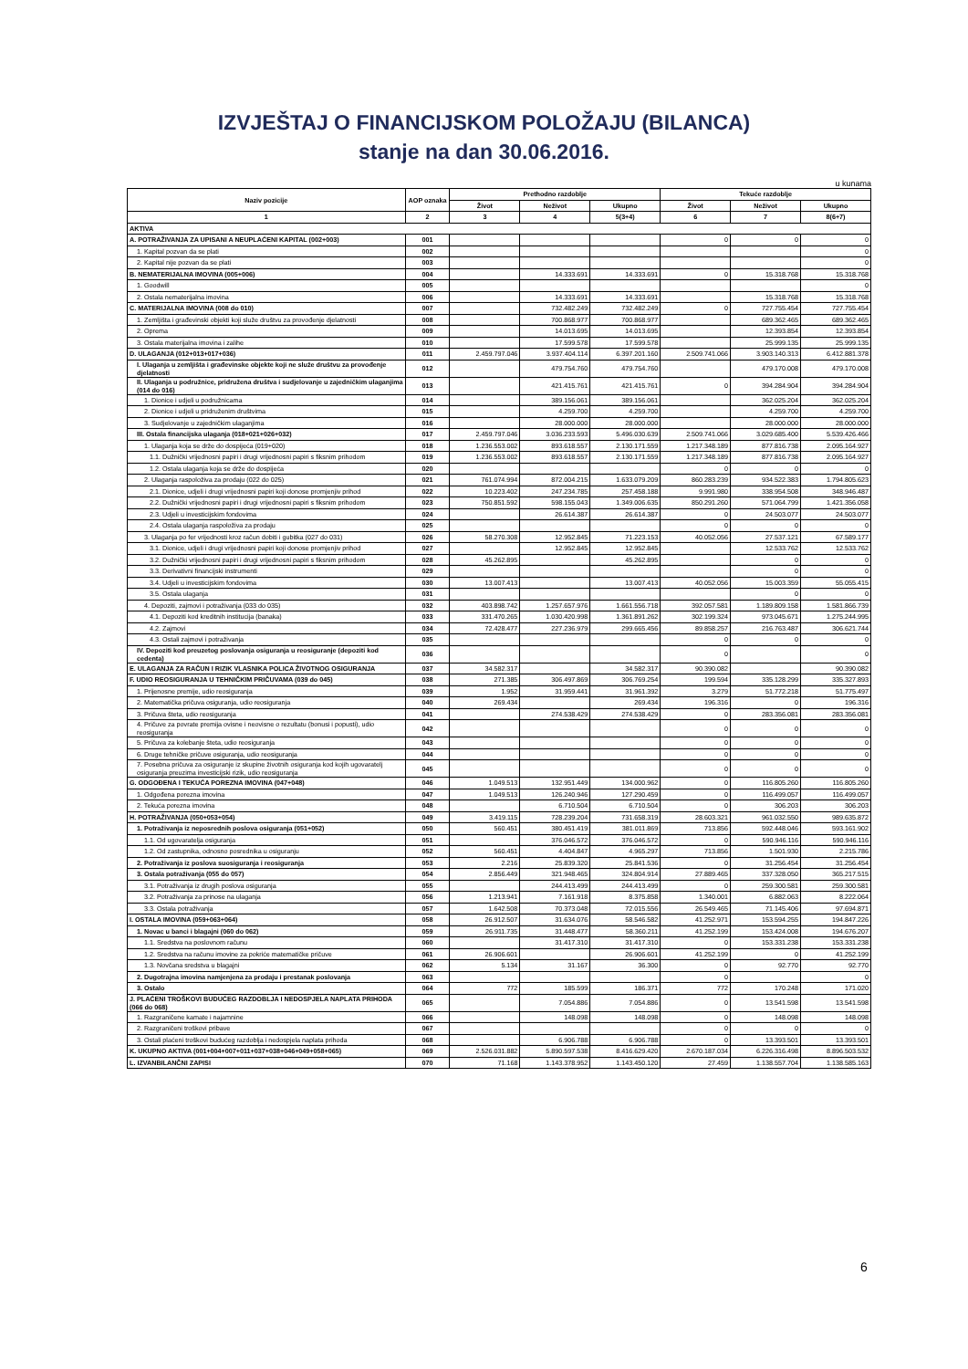IZVJEŠTAJ O FINANCIJSKOM POLOŽAJU (BILANCA)
stanje na dan 30.06.2016.
u kunama
| Naziv pozicije | AOP oznaka | Prethodno razdoblje | | | Tekuće razdoblje | | |
| --- | --- | --- | --- | --- | --- | --- | --- |
| | | Život | Neživot | Ukupno | Život | Neživot | Ukupno |
| 1 | 2 | 3 | 4 | 5(3+4) | 6 | 7 | 8(6+7) |
| AKTIVA | | | | | | | |
| A. POTRAŽIVANJA ZA UPISANI A NEUPLAĆENI KAPITAL (002+003) | 001 | | | | 0 | 0 | 0 |
| 1. Kapital pozvan da se plati | 002 | | | | | | 0 |
| 2. Kapital nije pozvan da se plati | 003 | | | | | | 0 |
| B. NEMATERIJALNA IMOVINA (005+006) | 004 | | 14.333.691 | 14.333.691 | 0 | 15.318.768 | 15.318.768 |
| 1. Goodwill | 005 | | | | | | 0 |
| 2. Ostala nematerijalna imovina | 006 | | 14.333.691 | 14.333.691 | | 15.318.768 | 15.318.768 |
| C. MATERIJALNA IMOVINA (008 do 010) | 007 | | 732.482.249 | 732.482.249 | 0 | 727.755.454 | 727.755.454 |
| 1. Zemljišta i građevinski objekti koji služe društvu za provođenje djelatnosti | 008 | | 700.868.977 | 700.868.977 | | 689.362.465 | 689.362.465 |
| 2. Oprema | 009 | | 14.013.695 | 14.013.695 | | 12.393.854 | 12.393.854 |
| 3. Ostala materijalna imovina i zalihe | 010 | | 17.599.578 | 17.599.578 | | 25.999.135 | 25.999.135 |
| D. ULAGANJA (012+013+017+036) | 011 | 2.459.797.046 | 3.937.404.114 | 6.397.201.160 | 2.509.741.066 | 3.903.140.313 | 6.412.881.378 |
| I. Ulaganja u zemljišta i građevinske objekte koji ne služe društvu za provođenje djelatnosti | 012 | | 479.754.760 | 479.754.760 | | 479.170.008 | 479.170.008 |
| II. Ulaganja u podružnice, pridružena društva i sudjelovanje u zajedničkim ulaganjima (014 do 016) | 013 | | 421.415.761 | 421.415.761 | 0 | 394.284.904 | 394.284.904 |
| 1. Dionice i udjeli u podružnicama | 014 | | 389.156.061 | 389.156.061 | | 362.025.204 | 362.025.204 |
| 2. Dionice i udjeli u pridruženim društvima | 015 | | 4.259.700 | 4.259.700 | | 4.259.700 | 4.259.700 |
| 3. Sudjelovanje u zajedničkim ulaganjima | 016 | | 28.000.000 | 28.000.000 | | 28.000.000 | 28.000.000 |
| III. Ostala financijska ulaganja (018+021+026+032) | 017 | 2.459.797.046 | 3.036.233.593 | 5.496.030.639 | 2.509.741.066 | 3.029.685.400 | 5.539.426.466 |
| 1. Ulaganja koja se drže do dospijeća (019+020) | 018 | 1.236.553.002 | 893.618.557 | 2.130.171.559 | 1.217.348.189 | 877.816.738 | 2.095.164.927 |
| 1.1. Dužnički vrijednosni papiri i drugi vrijednosni papiri s fiksnim prihodom | 019 | 1.236.553.002 | 893.618.557 | 2.130.171.559 | 1.217.348.189 | 877.816.738 | 2.095.164.927 |
| 1.2. Ostala ulaganja koja se drže do dospijeća | 020 | | | | 0 | 0 | 0 |
| 2. Ulaganja raspoloživa za prodaju (022 do 025) | 021 | 761.074.994 | 872.004.215 | 1.633.079.209 | 860.283.239 | 934.522.383 | 1.794.805.623 |
| 2.1. Dionice, udjeli i drugi vrijednosni papiri koji donose promjenjiv prihod | 022 | 10.223.402 | 247.234.785 | 257.458.188 | 9.991.980 | 338.954.508 | 348.946.487 |
| 2.2. Dužnički vrijednosni papiri i drugi vrijednosni papiri s fiksnim prihodom | 023 | 750.851.592 | 598.155.043 | 1.349.006.635 | 850.291.260 | 571.064.799 | 1.421.356.058 |
| 2.3. Udjeli u investicijskim fondovima | 024 | | 26.614.387 | 26.614.387 | 0 | 24.503.077 | 24.503.077 |
| 2.4. Ostala ulaganja raspoloživa za prodaju | 025 | | | | 0 | 0 | 0 |
| 3. Ulaganja po fer vrijednosti kroz račun dobiti i gubitka (027 do 031) | 026 | 58.270.308 | 12.952.845 | 71.223.153 | 40.052.056 | 27.537.121 | 67.589.177 |
| 3.1. Dionice, udjeli i drugi vrijednosni papiri koji donose promjenjiv prihod | 027 | | 12.952.845 | 12.952.845 | | 12.533.762 | 12.533.762 |
| 3.2. Dužnički vrijednosni papiri i drugi vrijednosni papiri s fiksnim prihodom | 028 | 45.262.895 | | 45.262.895 | | 0 | 0 |
| 3.3. Derivativni financijski instrumenti | 029 | | | | | 0 | 0 |
| 3.4. Udjeli u investicijskim fondovima | 030 | 13.007.413 | | 13.007.413 | 40.052.056 | 15.003.359 | 55.055.415 |
| 3.5. Ostala ulaganja | 031 | | | | | 0 | 0 |
| 4. Depoziti, zajmovi i potraživanja (033 do 035) | 032 | 403.898.742 | 1.257.657.976 | 1.661.556.718 | 392.057.581 | 1.189.809.158 | 1.581.866.739 |
| 4.1. Depoziti kod kreditnih institucija (banaka) | 033 | 331.470.265 | 1.030.420.998 | 1.361.891.262 | 302.199.324 | 973.045.671 | 1.275.244.995 |
| 4.2. Zajmovi | 034 | 72.428.477 | 227.236.979 | 299.665.456 | 89.858.257 | 216.763.487 | 306.621.744 |
| 4.3. Ostali zajmovi i potraživanja | 035 | | | | 0 | 0 | 0 |
| IV. Depoziti kod preuzetog poslovanja osiguranja u reosiguranje (depoziti kod cedenta) | 036 | | | | 0 | | 0 |
| E. ULAGANJA ZA RAČUN I RIZIK VLASNIKA POLICA ŽIVOTNOG OSIGURANJA | 037 | 34.582.317 | | 34.582.317 | 90.390.082 | | 90.390.082 |
| F. UDIO REOSIGURANJA U TEHNIČKIM PRIČUVAMA (039 do 045) | 038 | 271.385 | 306.497.869 | 306.769.254 | 199.594 | 335.128.299 | 335.327.893 |
| 1. Prijenosne premije, udio reosiguranja | 039 | 1.952 | 31.959.441 | 31.961.392 | 3.279 | 51.772.218 | 51.775.497 |
| 2. Matematička pričuva osiguranja, udio reosiguranja | 040 | 269.434 | | 269.434 | 196.316 | 0 | 196.316 |
| 3. Pričuva šteta, udio reosiguranja | 041 | | 274.538.429 | 274.538.429 | 0 | 283.356.081 | 283.356.081 |
| 4. Pričuve za povrate premija ovisne i neovisne o rezultatu (bonusi i popusti), udio reosiguranja | 042 | | | | 0 | 0 | 0 |
| 5. Pričuva za kolebanje šteta, udio reosiguranja | 043 | | | | 0 | 0 | 0 |
| 6. Druge tehničke pričuve osiguranja, udio reosiguranja | 044 | | | | 0 | 0 | 0 |
| 7. Posebna pričuva za osiguranje iz skupine životnih osiguranja kod kojih ugovaratelj osiguranja preuzima investicijski rizik, udio reosiguranja | 045 | | | | 0 | 0 | 0 |
| G. ODGOĐENA I TEKUĆA POREZNA IMOVINA (047+048) | 046 | 1.049.513 | 132.951.449 | 134.000.962 | 0 | 116.805.260 | 116.805.260 |
| 1. Odgođena porezna imovina | 047 | 1.049.513 | 126.240.946 | 127.290.459 | 0 | 116.499.057 | 116.499.057 |
| 2. Tekuća porezna imovina | 048 | | 6.710.504 | 6.710.504 | 0 | 306.203 | 306.203 |
| H. POTRAŽIVANJA (050+053+054) | 049 | 3.419.115 | 728.239.204 | 731.658.319 | 28.603.321 | 961.032.550 | 989.635.872 |
| 1. Potraživanja iz neposrednih poslova osiguranja (051+052) | 050 | 560.451 | 380.451.419 | 381.011.869 | 713.856 | 592.448.046 | 593.161.902 |
| 1.1. Od ugovaratelja osiguranja | 051 | | 376.046.572 | 376.046.572 | 0 | 590.946.116 | 590.946.116 |
| 1.2. Od zastupnika, odnosno posrednika u osiguranju | 052 | 560.451 | 4.404.847 | 4.965.297 | 713.856 | 1.501.930 | 2.215.786 |
| 2. Potraživanja iz poslova suosiguranja i reosiguranja | 053 | 2.216 | 25.839.320 | 25.841.536 | 0 | 31.256.454 | 31.256.454 |
| 3. Ostala potraživanja (055 do 057) | 054 | 2.856.449 | 321.948.465 | 324.804.914 | 27.889.465 | 337.328.050 | 365.217.515 |
| 3.1. Potraživanja iz drugih poslova osiguranja | 055 | | 244.413.499 | 244.413.499 | 0 | 259.300.581 | 259.300.581 |
| 3.2. Potraživanja za prinose na ulaganja | 056 | 1.213.941 | 7.161.918 | 8.375.858 | 1.340.001 | 6.882.063 | 8.222.064 |
| 3.3. Ostala potraživanja | 057 | 1.642.508 | 70.373.048 | 72.015.556 | 26.549.465 | 71.145.406 | 97.694.871 |
| I. OSTALA IMOVINA (059+063+064) | 058 | 26.912.507 | 31.634.076 | 58.546.582 | 41.252.971 | 153.594.255 | 194.847.226 |
| 1. Novac u banci i blagajni (060 do 062) | 059 | 26.911.735 | 31.448.477 | 58.360.211 | 41.252.199 | 153.424.008 | 194.676.207 |
| 1.1. Sredstva na poslovnom računu | 060 | | 31.417.310 | 31.417.310 | 0 | 153.331.238 | 153.331.238 |
| 1.2. Sredstva na računu imovine za pokriće matematičke pričuve | 061 | 26.906.601 | | 26.906.601 | 41.252.199 | 0 | 41.252.199 |
| 1.3. Novčana sredstva u blagajni | 062 | 5.134 | 31.167 | 36.300 | 0 | 92.770 | 92.770 |
| 2. Dugotrajna imovina namjenjena za prodaju i prestanak poslovanja | 063 | | | | 0 | | 0 |
| 3. Ostalo | 064 | 772 | 185.599 | 186.371 | 772 | 170.248 | 171.020 |
| J. PLAĆENI TROŠKOVI BUDUĆEG RAZDOBLJA I NEDOSPJELA NAPLATA PRIHODA (066 do 068) | 065 | | 7.054.886 | 7.054.886 | 0 | 13.541.598 | 13.541.598 |
| 1. Razgraničene kamate i najamnine | 066 | | 148.098 | 148.098 | 0 | 148.098 | 148.098 |
| 2. Razgraničeni troškovi pribave | 067 | | | | 0 | 0 | 0 |
| 3. Ostali plaćeni troškovi budućeg razdoblja i nedospjela naplata prihoda | 068 | | 6.906.788 | 6.906.788 | 0 | 13.393.501 | 13.393.501 |
| K. UKUPNO AKTIVA (001+004+007+011+037+038+046+049+058+065) | 069 | 2.526.031.882 | 5.890.597.538 | 8.416.629.420 | 2.670.187.034 | 6.226.316.498 | 8.896.503.532 |
| L. IZVANBILANČNI ZAPISI | 070 | 71.168 | 1.143.378.952 | 1.143.450.120 | 27.459 | 1.138.557.704 | 1.138.585.163 |
6